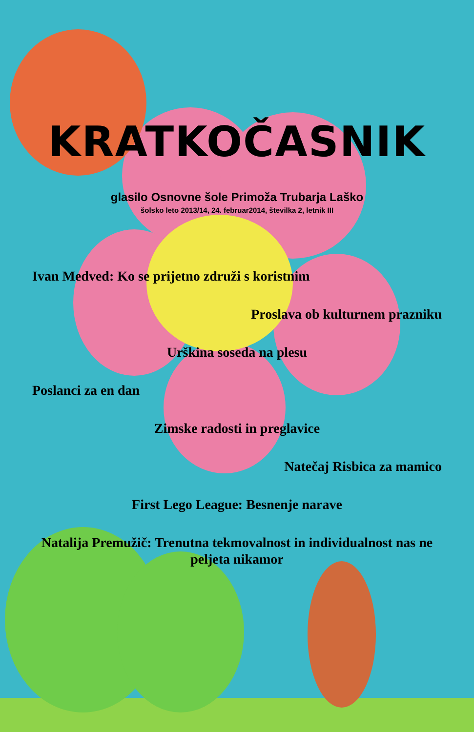KRATKOČASNIK
glasilo Osnovne šole Primoža Trubarja Laško
šolsko leto 2013/14, 24. februar2014, številka 2, letnik III
Ivan Medved: Ko se prijetno združi s koristnim
Proslava ob kulturnem prazniku
Urškina soseda na plesu
Poslanci za en dan
Zimske radosti in preglavice
Natečaj Risbica za mamico
First Lego League: Besnenje narave
Natalija Premužič: Trenutna tekmovalnost in individualnost nas ne peljeta nikamor